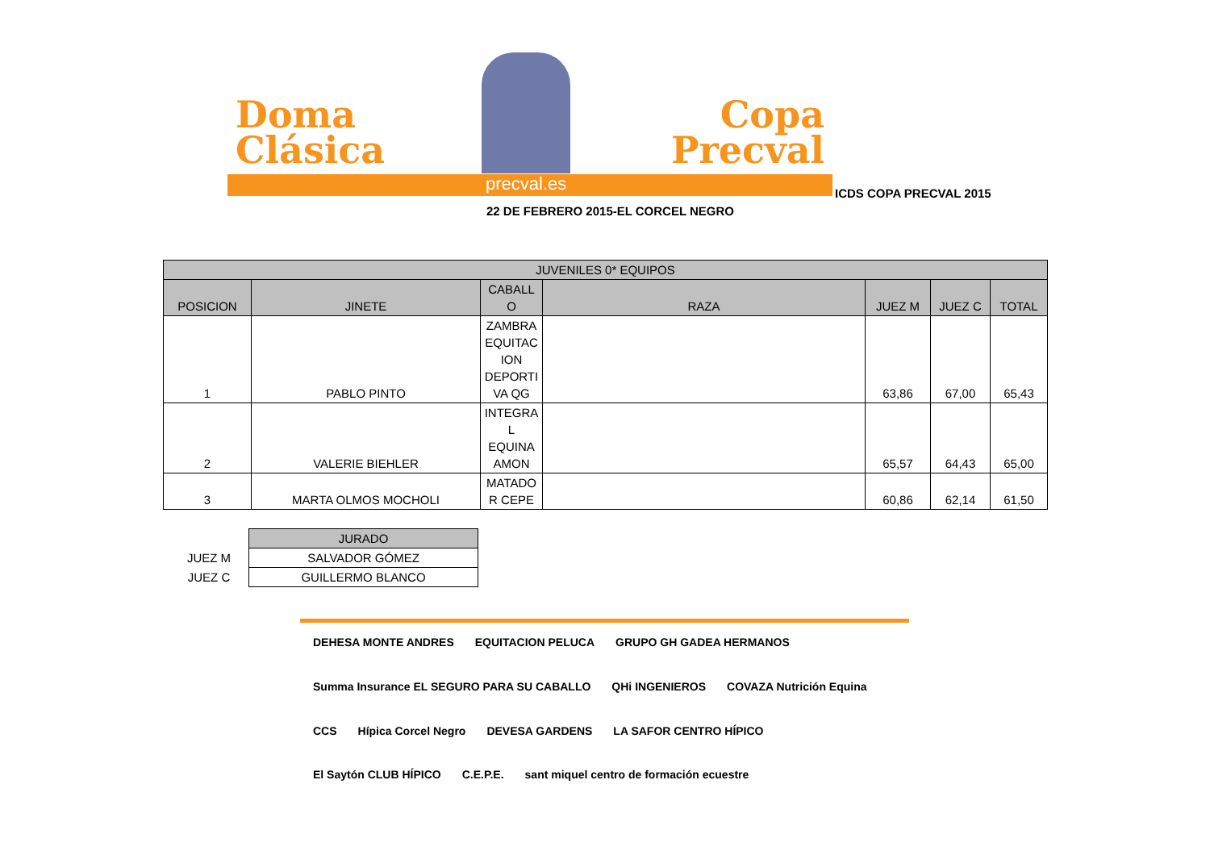Doma
Clásica
Copa
Precval
precval.es
ICDS COPA PRECVAL 2015
22 DE FEBRERO 2015-EL CORCEL NEGRO
| JUVENILES 0* EQUIPOS | | | | | | |
| --- | --- | --- | --- | --- | --- | --- |
| POSICION | JINETE | CABALL O | RAZA | JUEZ M | JUEZ C | TOTAL |
| 1 | PABLO PINTO | ZAMBRA EQUITAC ION DEPORTI VA QG | | 63,86 | 67,00 | 65,43 |
| 2 | VALERIE BIEHLER | INTEGRA L EQUINA AMON | | 65,57 | 64,43 | 65,00 |
| 3 | MARTA OLMOS MOCHOLI | MATADO R CEPE | | 60,86 | 62,14 | 61,50 |
| | JURADO |
| JUEZ M | SALVADOR GÓMEZ |
| JUEZ C | GUILLERMO BLANCO |
DEHESA MONTE ANDRES EQUITACION PELUCA GRUPO GH GADEA HERMANOS Summa Insurance EL SEGURO PARA SU CABALLO QHi INGENIEROS COVAZA Nutrición Equina CCS Hípica Corcel Negro DEVESA GARDENS LA SAFOR CENTRO HÍPICO El Saytón CLUB HÍPICO C.E.P.E. sant miquel centro de formación ecuestre